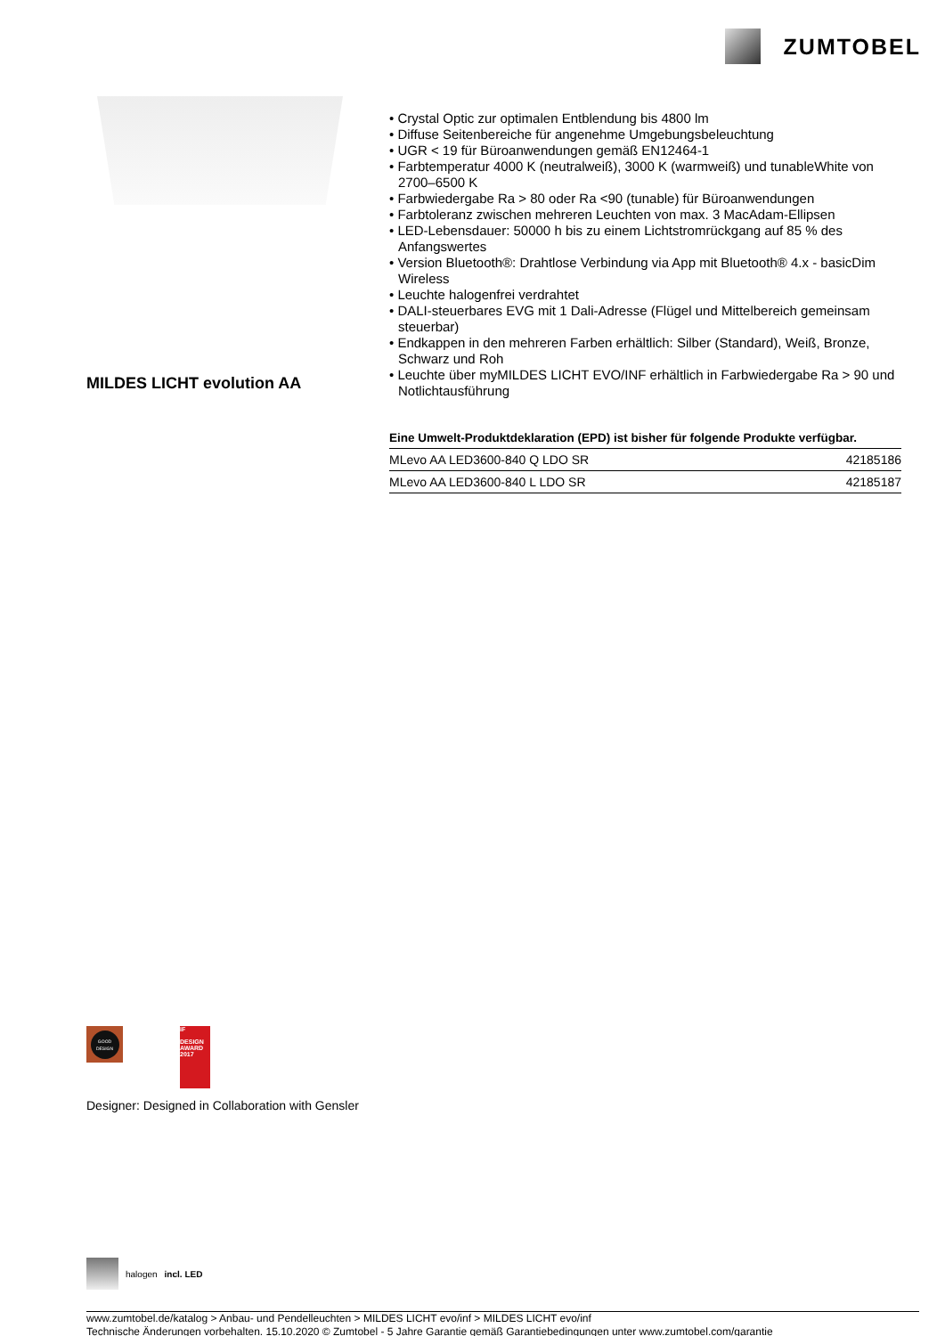ZUMTOBEL
MILDES LICHT evolution AA
• Crystal Optic zur optimalen Entblendung bis 4800 lm
• Diffuse Seitenbereiche für angenehme Umgebungsbeleuchtung
• UGR < 19 für Büroanwendungen gemäß EN12464-1
• Farbtemperatur 4000 K (neutralweiß), 3000 K (warmweiß) und tunableWhite von 2700–6500 K
• Farbwiedergabe Ra > 80 oder Ra <90 (tunable) für Büroanwendungen
• Farbtoleranz zwischen mehreren Leuchten von max. 3 MacAdam-Ellipsen
• LED-Lebensdauer: 50000 h bis zu einem Lichtstromrückgang auf 85 % des Anfangswertes
• Version Bluetooth®: Drahtlose Verbindung via App mit Bluetooth® 4.x - basicDim Wireless
• Leuchte halogenfrei verdrahtet
• DALI-steuerbares EVG mit 1 Dali-Adresse (Flügel und Mittelbereich gemeinsam steuerbar)
• Endkappen in den mehreren Farben erhältlich: Silber (Standard), Weiß, Bronze, Schwarz und Roh
• Leuchte über myMILDES LICHT EVO/INF erhältlich in Farbwiedergabe Ra > 90 und Notlichtausführung
Eine Umwelt-Produktdeklaration (EPD) ist bisher für folgende Produkte verfügbar.
| MLevo AA LED3600-840 Q LDO SR | 42185186 |
| MLevo AA LED3600-840 L LDO SR | 42185187 |
GOOD DESIGN
iF
DESIGN AWARD 2017
Designer: Designed in Collaboration with Gensler
halogen incl. LED
www.zumtobel.de/katalog > Anbau- und Pendelleuchten > MILDES LICHT evo/inf > MILDES LICHT evo/inf
Technische Änderungen vorbehalten. 15.10.2020 © Zumtobel - 5 Jahre Garantie gemäß Garantiebedingungen unter www.zumtobel.com/garantie